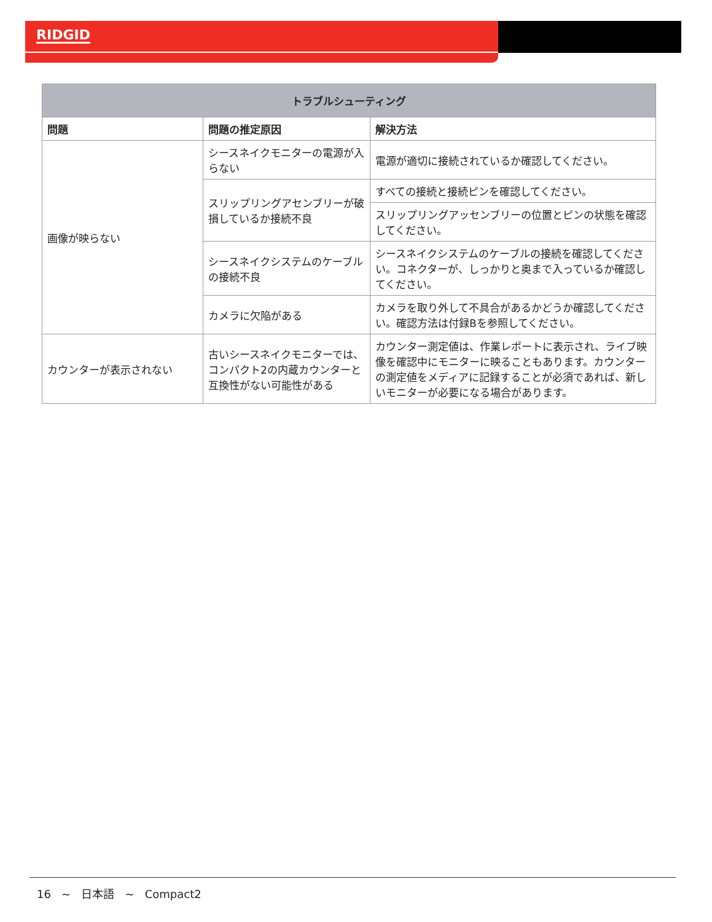RIDGID
| トラブルシューティング | | |
| --- | --- | --- |
| 問題 | 問題の推定原因 | 解決方法 |
| 画像が映らない | シースネイクモニターの電源が入らない | 電源が適切に接続されているか確認してください。 |
| | スリップリングアセンブリーが破損しているか接続不良 | すべての接続と接続ピンを確認してください。 |
| | | スリップリングアッセンブリーの位置とピンの状態を確認してください。 |
| | シースネイクシステムのケーブルの接続不良 | シースネイクシステムのケーブルの接続を確認してください。コネクターが、しっかりと奥まで入っているか確認してください。 |
| | カメラに欠陥がある | カメラを取り外して不具合があるかどうか確認してください。確認方法は付録Bを参照してください。 |
| カウンターが表示されない | 古いシースネイクモニターでは、コンパクト2の内蔵カウンターと互換性がない可能性がある | カウンター測定値は、作業レポートに表示され、ライブ映像を確認中にモニターに映ることもあります。カウンターの測定値をメディアに記録することが必須であれば、新しいモニターが必要になる場合があります。 |
16 ~ 日本語 ~ Compact2